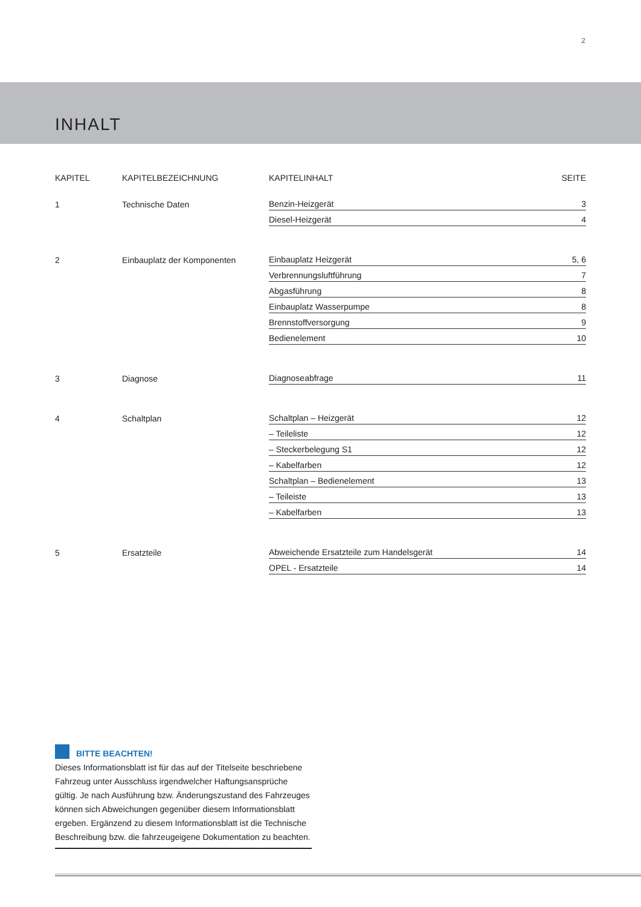2
INHALT
| KAPITEL | KAPITELBEZEICHNUNG | KAPITELINHALT | SEITE |
| --- | --- | --- | --- |
| 1 | Technische Daten | Benzin-Heizgerät | 3 |
| | | Diesel-Heizgerät | 4 |
| 2 | Einbauplatz der Komponenten | Einbauplatz Heizgerät | 5, 6 |
| | | Verbrennungsluftführung | 7 |
| | | Abgasführung | 8 |
| | | Einbauplatz Wasserpumpe | 8 |
| | | Brennstoffversorgung | 9 |
| | | Bedienelement | 10 |
| 3 | Diagnose | Diagnoseabfrage | 11 |
| 4 | Schaltplan | Schaltplan – Heizgerät | 12 |
| | | – Teileliste | 12 |
| | | – Steckerbelegung S1 | 12 |
| | | – Kabelfarben | 12 |
| | | Schaltplan – Bedienelement | 13 |
| | | – Teileiste | 13 |
| | | – Kabelfarben | 13 |
| 5 | Ersatzteile | Abweichende Ersatzteile zum Handelsgerät | 14 |
| | | OPEL - Ersatzteile | 14 |
BITTE BEACHTEN!
Dieses Informationsblatt ist für das auf der Titelseite beschriebene Fahrzeug unter Ausschluss irgendwelcher Haftungsansprüche gültig. Je nach Ausführung bzw. Änderungszustand des Fahrzeuges können sich Abweichungen gegenüber diesem Informationsblatt ergeben. Ergänzend zu diesem Informationsblatt ist die Technische Beschreibung bzw. die fahrzeugeigene Dokumentation zu beachten.